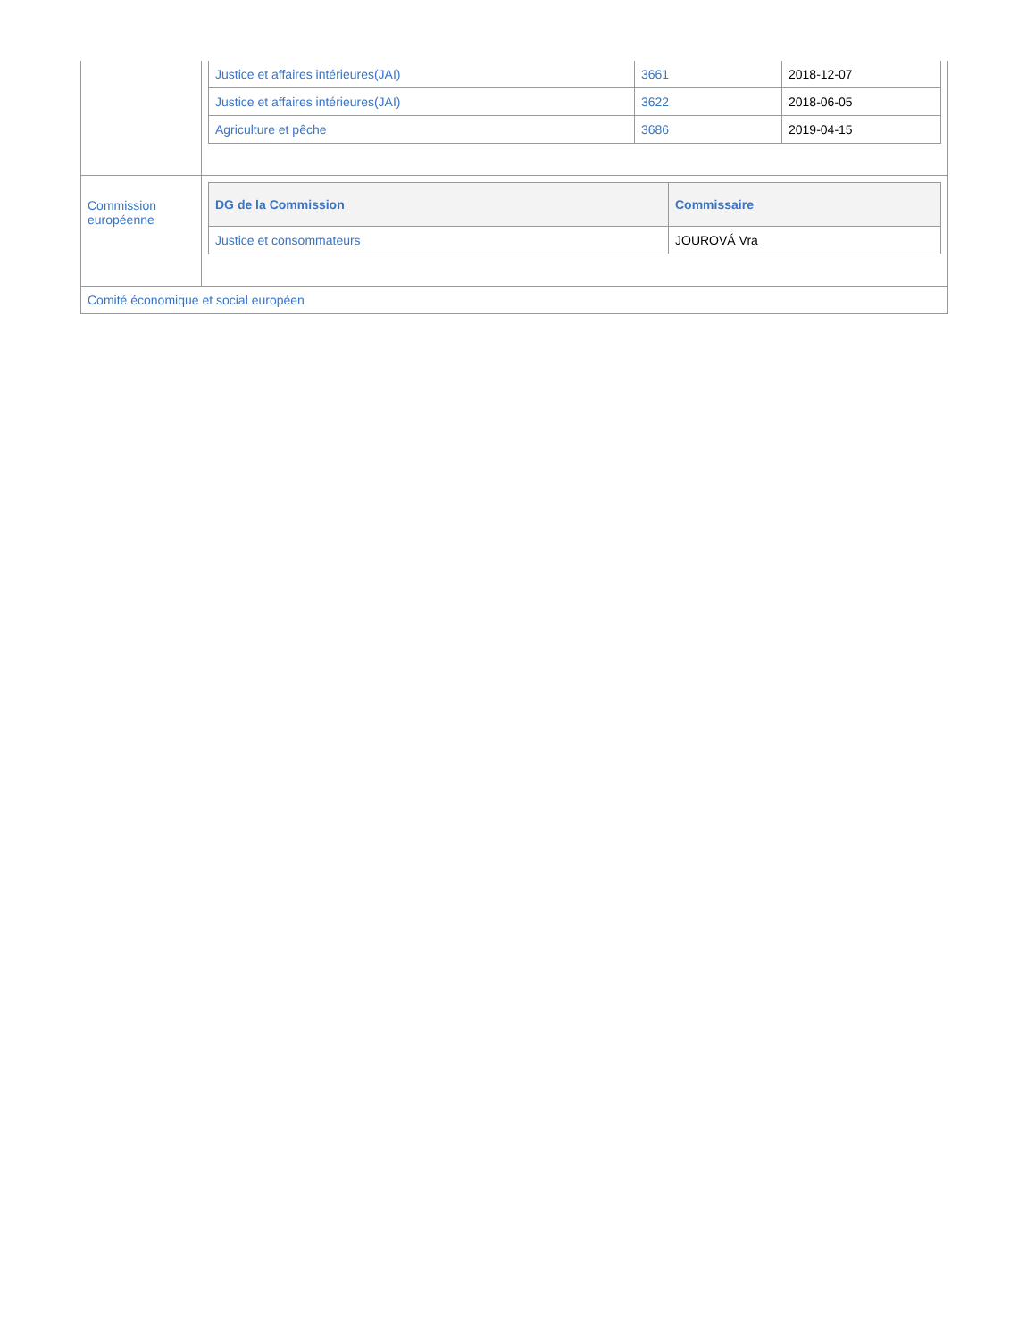| | / Justice et affaires intérieures(JAI) / 3661 / 2018-12-07 / / Justice et affaires intérieures(JAI) / 3622 / 2018-06-05 / / Agriculture et pêche / 3686 / 2019-04-15 / |
| Commission européenne | / DG de la Commission / Commissaire / / --- / --- / / Justice et consommateurs / JOUROVÁ Vra / |
| Comité économique et social européen | |